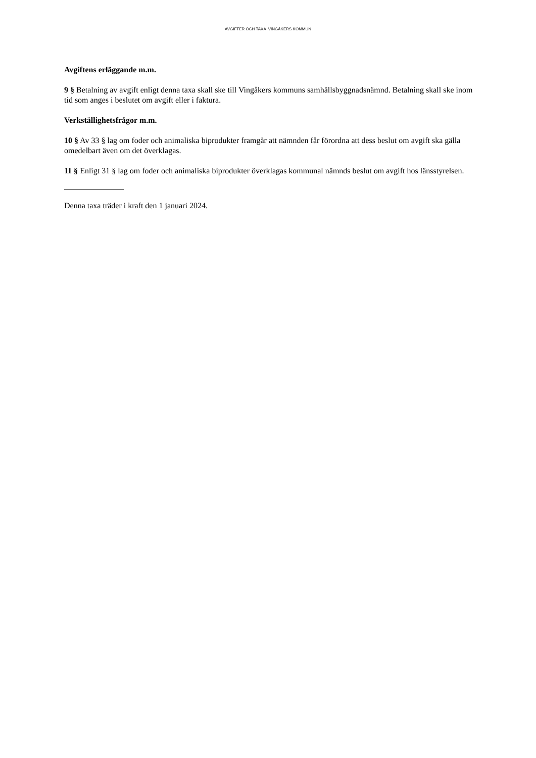AVGIFTER OCH TAXA VINGÅKERS KOMMUN
Avgiftens erläggande m.m.
9 § Betalning av avgift enligt denna taxa skall ske till Vingåkers kommuns samhällsbyggnadsnämnd. Betalning skall ske inom tid som anges i beslutet om avgift eller i faktura.
Verkställighetsfrågor m.m.
10 § Av 33 § lag om foder och animaliska biprodukter framgår att nämnden får förordna att dess beslut om avgift ska gälla omedelbart även om det överklagas.
11 § Enligt 31 § lag om foder och animaliska biprodukter överklagas kommunal nämnds beslut om avgift hos länsstyrelsen.
Denna taxa träder i kraft den 1 januari 2024.